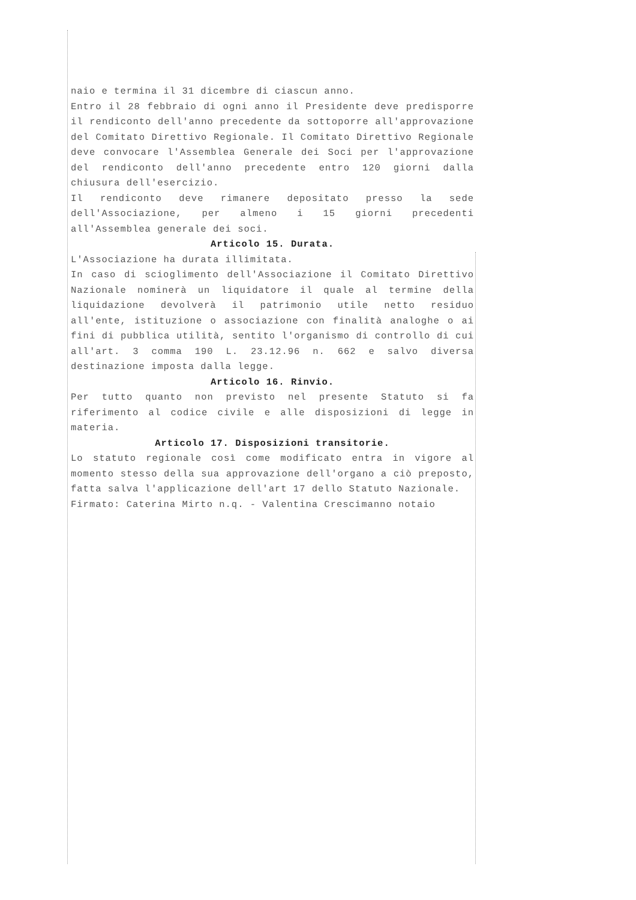naio e termina il 31 dicembre di ciascun anno.
Entro il 28 febbraio di ogni anno il Presidente deve predisporre il rendiconto dell'anno precedente da sottoporre all'approvazione del Comitato Direttivo Regionale. Il Comitato Direttivo Regionale deve convocare l'Assemblea Generale dei Soci per l'approvazione del rendiconto dell'anno precedente entro 120 giorni dalla chiusura dell'esercizio.
Il rendiconto deve rimanere depositato presso la sede dell'Associazione, per almeno i 15 giorni precedenti all'Assemblea generale dei soci.
Articolo 15. Durata.
L'Associazione ha durata illimitata.
In caso di scioglimento dell'Associazione il Comitato Direttivo Nazionale nominerà un liquidatore il quale al termine della liquidazione devolverà il patrimonio utile netto residuo all'ente, istituzione o associazione con finalità analoghe o ai fini di pubblica utilità, sentito l'organismo di controllo di cui all'art. 3 comma 190 L. 23.12.96 n. 662 e salvo diversa destinazione imposta dalla legge.
Articolo 16. Rinvio.
Per tutto quanto non previsto nel presente Statuto si fa riferimento al codice civile e alle disposizioni di legge in materia.
Articolo 17. Disposizioni transitorie.
Lo statuto regionale così come modificato entra in vigore al momento stesso della sua approvazione dell'organo a ciò preposto, fatta salva l'applicazione dell'art 17 dello Statuto Nazionale.
Firmato: Caterina Mirto n.q. - Valentina Crescimanno notaio